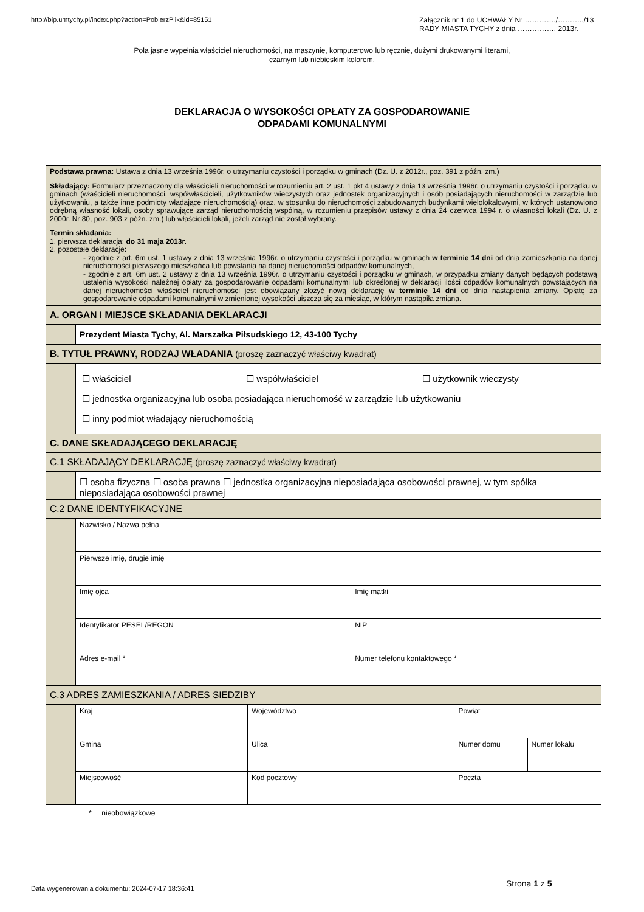http://bip.umtychy.pl/index.php?action=PobierzPlik&id=85151
Załącznik nr 1 do UCHWAŁY Nr …………./………../13
RADY MIASTA TYCHY z dnia ……………. 2013r.
Pola jasne wypełnia właściciel nieruchomości, na maszynie, komputerowo lub ręcznie, dużymi drukowanymi literami,
czarnym lub niebieskim kolorem.
DEKLARACJA O WYSOKOŚCI OPŁATY ZA GOSPODAROWANIE
ODPADAMI KOMUNALNYMI
| Podstawa prawna: Ustawa z dnia 13 września 1996r. o utrzymaniu czystości i porządku w gminach (Dz. U. z 2012r., poz. 391 z późn. zm.) Składający: Formularz przeznaczony dla właścicieli nieruchomości w rozumieniu art. 2 ust. 1 pkt 4 ustawy z dnia 13 września 1996r. o utrzymaniu czystości i porządku w gminach (właścicieli nieruchomości, współwłaścicieli, użytkowników wieczystych oraz jednostek organizacyjnych i osób posiadających nieruchomości w zarządzie lub użytkowaniu, a także inne podmioty władające nieruchomością) oraz, w stosunku do nieruchomości zabudowanych budynkami wielolokalowymi, w których ustanowiono odrębną własność lokali, osoby sprawujące zarząd nieruchomością wspólną, w rozumieniu przepisów ustawy z dnia 24 czerwca 1994 r. o własności lokali (Dz. U. z 2000r. Nr 80, poz. 903 z późn. zm.) lub właścicieli lokali, jeżeli zarząd nie został wybrany. Termin składania: 1. pierwsza deklaracja: do 31 maja 2013r. 2. pozostałe deklaracje: - zgodnie z art. 6m ust. 1 ustawy z dnia 13 września 1996r. o utrzymaniu czystości i porządku w gminach w terminie 14 dni od dnia zamieszkania na danej nieruchomości pierwszego mieszkańca lub powstania na danej nieruchomości odpadów komunalnych, - zgodnie z art. 6m ust. 2 ustawy z dnia 13 września 1996r. o utrzymaniu czystości i porządku w gminach, w przypadku zmiany danych będących podstawą ustalenia wysokości należnej opłaty za gospodarowanie odpadami komunalnymi lub określonej w deklaracji ilości odpadów komunalnych powstających na danej nieruchomości właściciel nieruchomości jest obowiązany złożyć nową deklarację w terminie 14 dni od dnia nastąpienia zmiany. Opłatę za gospodarowanie odpadami komunalnymi w zmienionej wysokości uiszcza się za miesiąc, w którym nastąpiła zmiana. | | | | | |
| A. ORGAN I MIEJSCE SKŁADANIA DEKLARACJI | | | | | |
| | Prezydent Miasta Tychy, Al. Marszałka Piłsudskiego 12, 43-100 Tychy | | | | |
| B. TYTUŁ PRAWNY, RODZAJ WŁADANIA (proszę zaznaczyć właściwy kwadrat) | | | | | |
| | ☐ właściciel ☐ współwłaściciel ☐ użytkownik wieczysty ☐ jednostka organizacyjna lub osoba posiadająca nieruchomość w zarządzie lub użytkowaniu ☐ inny podmiot władający nieruchomością | | | | |
| C. DANE SKŁADAJĄCEGO DEKLARACJĘ | | | | | |
| C.1 SKŁADAJĄCY DEKLARACJĘ (proszę zaznaczyć właściwy kwadrat) | | | | | |
| | ☐ osoba fizyczna ☐ osoba prawna ☐ jednostka organizacyjna nieposiadająca osobowości prawnej, w tym spółka nieposiadająca osobowości prawnej | | | | |
| C.2 DANE IDENTYFIKACYJNE | | | | | |
| | Nazwisko / Nazwa pełna | | | | |
| | Pierwsze imię, drugie imię | | | | |
| | Imię ojca | | Imię matki | | |
| | Identyfikator PESEL/REGON | | NIP | | |
| | Adres e-mail * | | Numer telefonu kontaktowego * | | |
| C.3 ADRES ZAMIESZKANIA / ADRES SIEDZIBY | | | | | |
| | Kraj | Województwo | | Powiat | |
| | Gmina | Ulica | | Numer domu | Numer lokalu |
| | Miejscowość | Kod pocztowy | | Poczta | |
* nieobowiązkowe
Data wygenerowania dokumentu: 2024-07-17 18:36:41
Strona 1 z 5